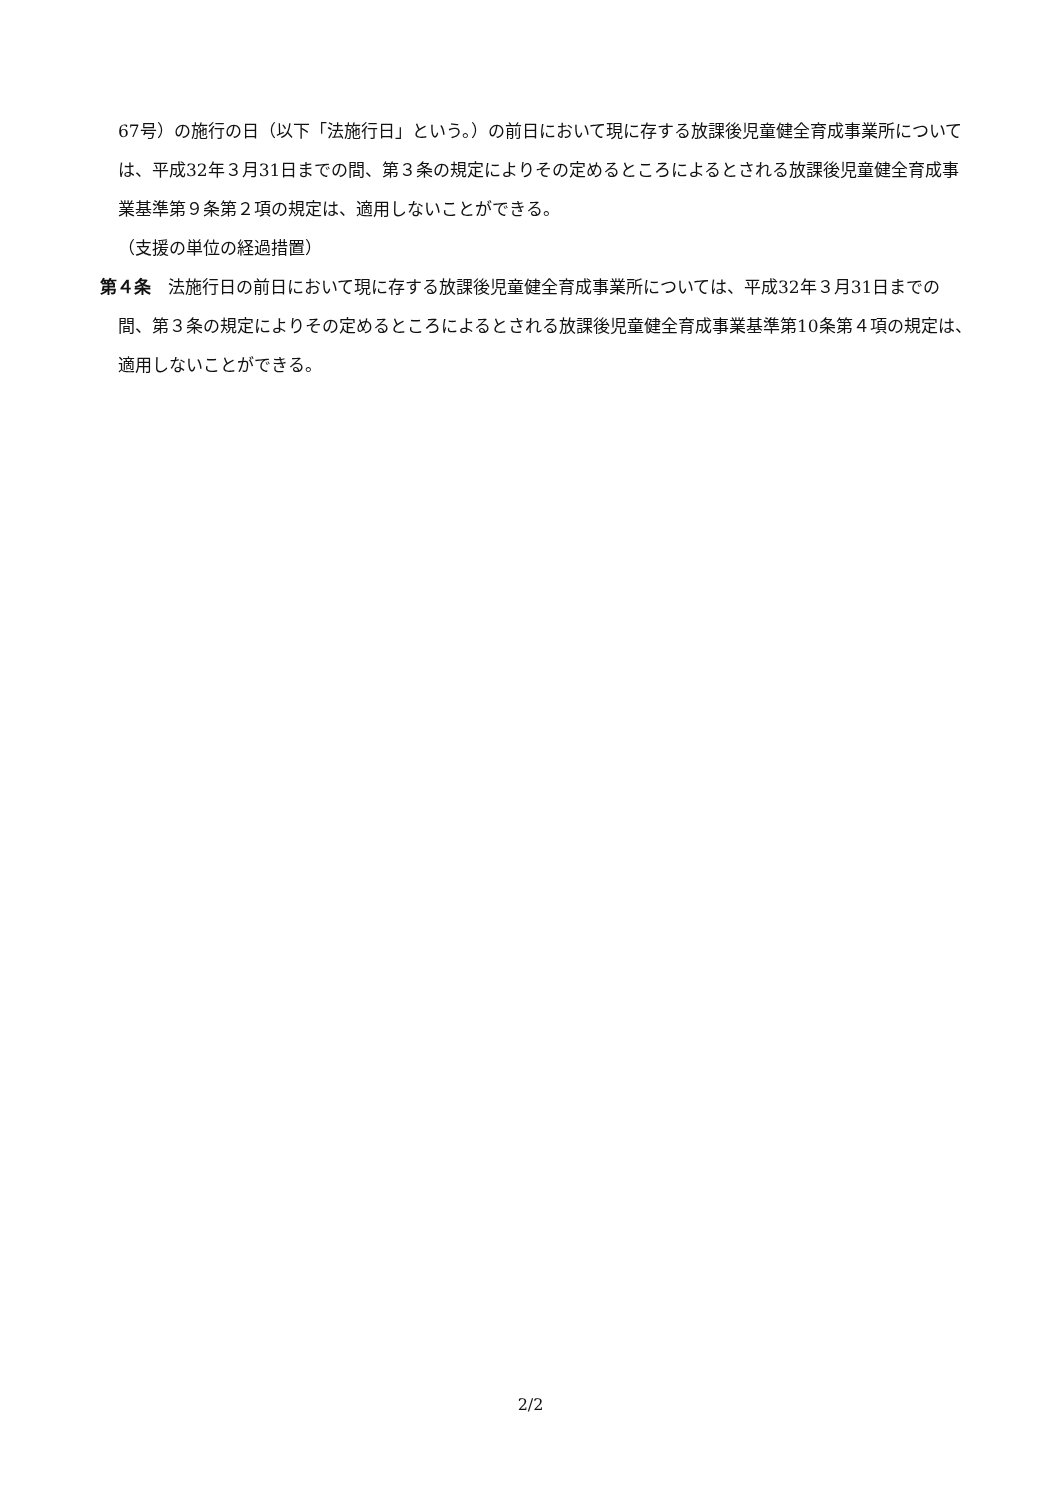67号）の施行の日（以下「法施行日」という。）の前日において現に存する放課後児童健全育成事業所については、平成32年３月31日までの間、第３条の規定によりその定めるところによるとされる放課後児童健全育成事業基準第９条第２項の規定は、適用しないことができる。
（支援の単位の経過措置）
第４条　法施行日の前日において現に存する放課後児童健全育成事業所については、平成32年３月31日までの間、第３条の規定によりその定めるところによるとされる放課後児童健全育成事業基準第10条第４項の規定は、適用しないことができる。
2/2